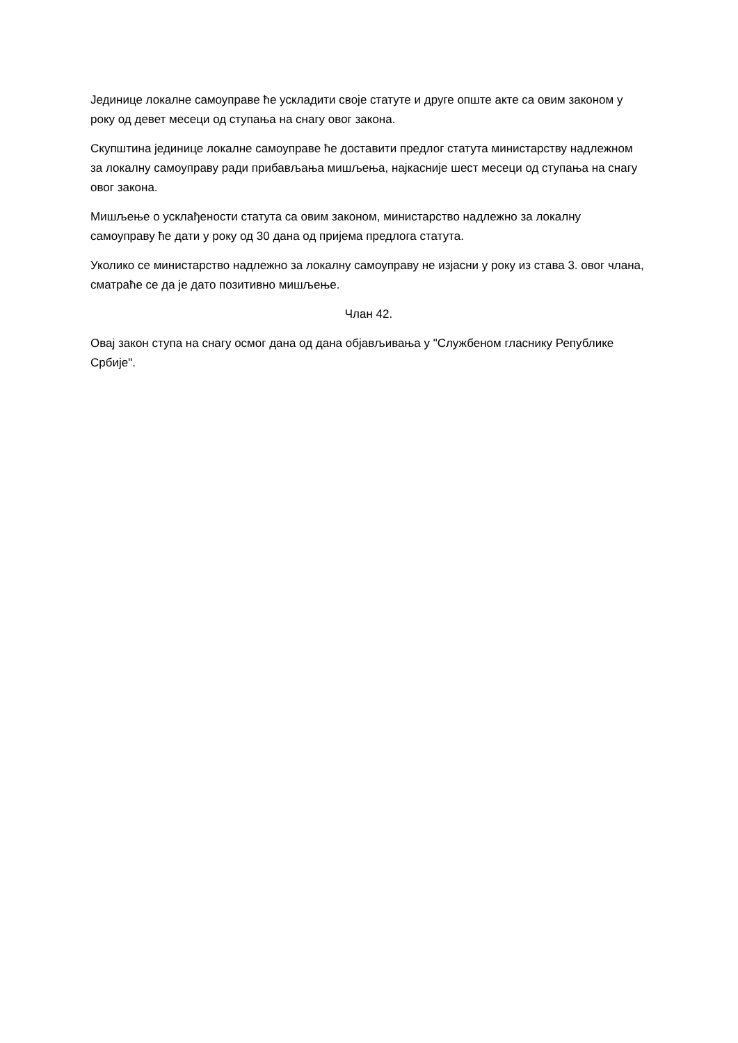Јединице локалне самоуправе ће ускладити своје статуте и друге опште акте са овим законом у року од девет месеци од ступања на снагу овог закона.
Скупштина јединице локалне самоуправе ће доставити предлог статута министарству надлежном за локалну самоуправу ради прибављања мишљења, најкасније шест месеци од ступања на снагу овог закона.
Мишљење о усклађености статута са овим законом, министарство надлежно за локалну самоуправу ће дати у року од 30 дана од пријема предлога статута.
Уколико се министарство надлежно за локалну самоуправу не изјасни у року из става 3. овог члана, сматраће се да је дато позитивно мишљење.
Члан 42.
Овај закон ступа на снагу осмог дана од дана објављивања у "Службеном гласнику Републике Србије".